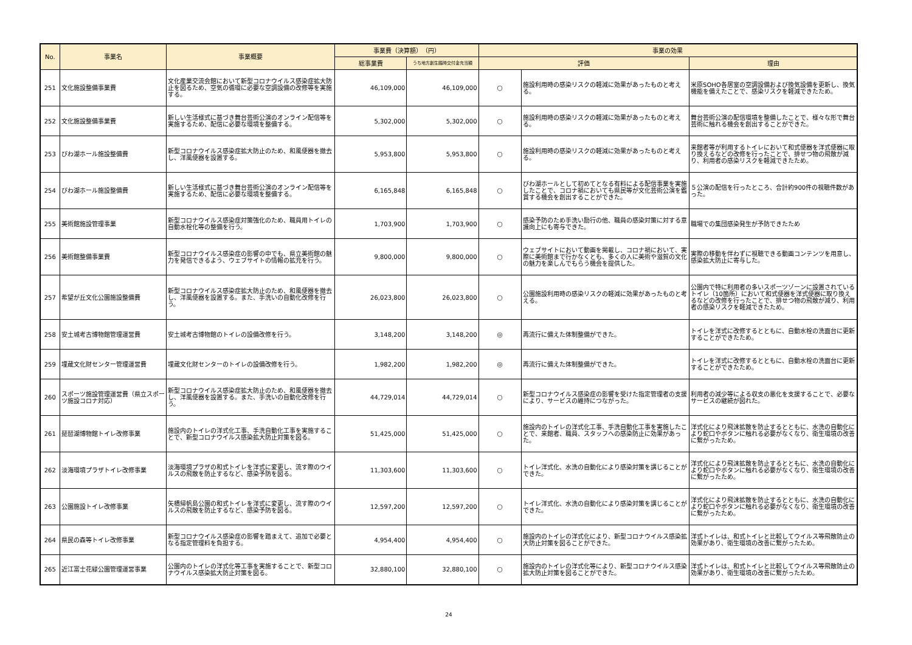| No. | 事業名 | 事業概要 | 事業費（決算額） （円） | | 事業の効果 | | |
| --- | --- | --- | --- | --- | --- | --- | --- |
| | | | 総事業費 | うち地方創生臨時交付金充当額 | 評価 | | 理由 |
| 251 | 文化施設整備事業費 | 文化産業交流会館において新型コロナウイルス感染症拡大防止を図るため、空気の循環に必要な空調設備の改修等を実施する。 | 46,109,000 | 46,109,000 | ○ | 施設利用時の感染リスクの軽減に効果があったものと考える。 | 米原SOHO各居室の空調設備および換気設備を更新し、換気機能を備えたことで、感染リスクを軽減できたため。 |
| 252 | 文化施設整備事業費 | 新しい生活様式に基づき舞台芸術公演のオンライン配信等を実施するため、配信に必要な環境を整備する。 | 5,302,000 | 5,302,000 | ○ | 施設利用時の感染リスクの軽減に効果があったものと考える。 | 舞台芸術公演の配信環境を整備したことで、様々な形で舞台芸術に触れる機会を創出することができた。 |
| 253 | びわ湖ホール施設整備費 | 新型コロナウイルス感染症拡大防止のため、和風便器を撤去し、洋風便器を設置する。 | 5,953,800 | 5,953,800 | ○ | 施設利用時の感染リスクの軽減に効果があったものと考える。 | 来館者等が利用するトイレにおいて和式便器を洋式便器に取り換えるなどの改修を行ったことで、排せつ物の飛散が減り、利用者の感染リスクを軽減できたため。 |
| 254 | びわ湖ホール施設整備費 | 新しい生活様式に基づき舞台芸術公演のオンライン配信等を実施するため、配信に必要な環境を整備する。 | 6,165,848 | 6,165,848 | ○ | びわ湖ホールとして初めてとなる有料による配信事業を実施したことで、コロナ禍においても県民等が文化芸術公演を鑑賞する機会を創出することができた。 | ５公演の配信を行ったところ、合計約900件の視聴件数があった。 |
| 255 | 美術館施設管理事業 | 新型コロナウイルス感染症対策強化のため、職員用トイレの自動水栓化等の整備を行う。 | 1,703,900 | 1,703,900 | ○ | 感染予防のため手洗い励行の他、職員の感染対策に対する意識向上にも寄与できた。 | 職場での集団感染発生が予防できたため |
| 256 | 美術館整備事業費 | 新型コロナウイルス感染症の影響の中でも、県立美術館の魅力を発信できるよう、ウェブサイトの情報の拡充を行う。 | 9,800,000 | 9,800,000 | ○ | ウェブサイトにおいて動画を掲載し、コロナ禍において、実際に美術館まで行かなくとも、多くの人に美術や滋賀の文化の魅力を楽しんでもらう機会を提供した。 | 実際の移動を伴わずに視聴できる動画コンテンツを用意し、感染拡大防止に寄与した。 |
| 257 | 希望が丘文化公園施設整備費 | 新型コロナウイルス感染症拡大防止のため、和風便器を撤去し、洋風便器を設置する。また、手洗いの自動化改修を行う。 | 26,023,800 | 26,023,800 | ○ | 公園施設利用時の感染リスクの軽減に効果があったものと考える。 | 公園内で特に利用者の多いスポーツゾーンに設置されているトイレ（10箇所）において和式便器を洋式便器に取り換えるなどの改修を行ったことで、排せつ物の飛散が減り、利用者の感染リスクを軽減できたため。 |
| 258 | 安土城考古博物館管理運営費 | 安土城考古博物館のトイレの設備改修を行う。 | 3,148,200 | 3,148,200 | ◎ | 再流行に備えた体制整備ができた。 | トイレを洋式に改修するとともに、自動水栓の洗面台に更新することができたため。 |
| 259 | 埋蔵文化財センター管理運営費 | 埋蔵文化財センターのトイレの設備改修を行う。 | 1,982,200 | 1,982,200 | ◎ | 再流行に備えた体制整備ができた。 | トイレを洋式に改修するとともに、自動水栓の洗面台に更新することができたため。 |
| 260 | スポーツ施設管理運営費（県立スポーツ施設コロナ対応） | 新型コロナウイルス感染症拡大防止のため、和風便器を撤去し、洋風便器を設置する。また、手洗いの自動化改修を行う。 | 44,729,014 | 44,729,014 | ○ | 新型コロナウイルス感染症の影響を受けた指定管理者の支援により、サービスの維持につながった。 | 利用者の減少等による収支の悪化を支援することで、必要なサービスの継続が図れた。 |
| 261 | 琵琶湖博物館トイレ改修事業 | 施設内のトイレの洋式化工事、手洗自動化工事を実施することで、新型コロナウイルス感染拡大防止対策を図る。 | 51,425,000 | 51,425,000 | ○ | 施設内のトイレの洋式化工事、手洗自動化工事を実施したことで、来館者、職員、スタッフへの感染防止に効果があった。 | 洋式化により飛沫拡散を防止するとともに、水洗の自動化により蛇口やボタンに触れる必要がなくなり、衛生環境の改善に繋がったため。 |
| 262 | 淡海環境プラザトイレ改修事業 | 淡海環境プラザの和式トイレを洋式に変更し、流す際のウイルスの飛散を防止するなど、感染予防を図る。 | 11,303,600 | 11,303,600 | ○ | トイレ洋式化、水洗の自動化により感染対策を講じることができた。 | 洋式化により飛沫拡散を防止するとともに、水洗の自動化により蛇口やボタンに触れる必要がなくなり、衛生環境の改善に繋がったため。 |
| 263 | 公園施設トイレ改修事業 | 矢橋帰帆島公園の和式トイレを洋式に変更し、流す際のウイルスの飛散を防止するなど、感染予防を図る。 | 12,597,200 | 12,597,200 | ○ | トイレ洋式化、水洗の自動化により感染対策を講じることができた。 | 洋式化により飛沫拡散を防止するとともに、水洗の自動化により蛇口やボタンに触れる必要がなくなり、衛生環境の改善に繋がったため。 |
| 264 | 県民の森等トイレ改修事業 | 新型コロナウイルス感染症の影響を踏まえて、追加で必要となる指定管理料を負担する。 | 4,954,400 | 4,954,400 | ○ | 施設内のトイレの洋式化により、新型コロナウイルス感染拡大防止対策を図ることができた。 | 洋式トイレは、和式トイレと比較してウイルス等飛散防止の効果があり、衛生環境の改善に繋がったため。 |
| 265 | 近江富士花緑公園管理運営事業 | 公園内のトイレの洋式化等工事を実施することで、新型コロナウイルス感染拡大防止対策を図る。 | 32,880,100 | 32,880,100 | ○ | 施設内のトイレの洋式化等により、新型コロナウイルス感染拡大防止対策を図ることができた。 | 洋式トイレは、和式トイレと比較してウイルス等飛散防止の効果があり、衛生環境の改善に繋がったため。 |
24